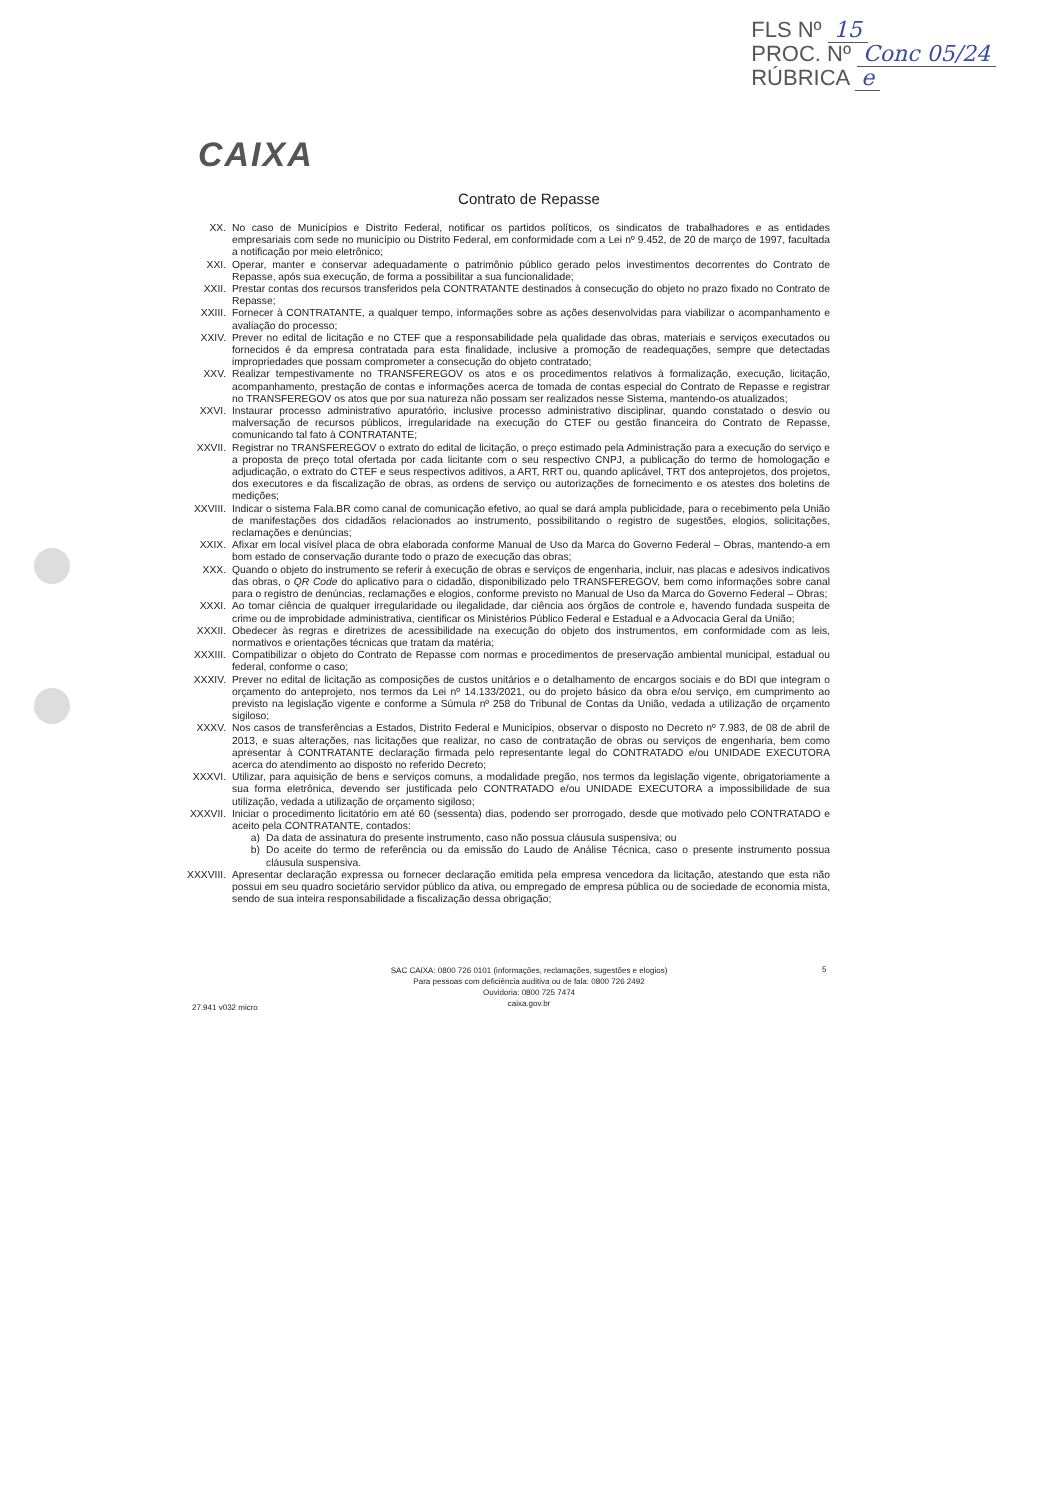FLS Nº 15
PROC. Nº Conc 05/24
RÚBRICA e
CAIXA
Contrato de Repasse
XX. No caso de Municípios e Distrito Federal, notificar os partidos políticos, os sindicatos de trabalhadores e as entidades empresariais com sede no município ou Distrito Federal, em conformidade com a Lei nº 9.452, de 20 de março de 1997, facultada a notificação por meio eletrônico;
XXI. Operar, manter e conservar adequadamente o patrimônio público gerado pelos investimentos decorrentes do Contrato de Repasse, após sua execução, de forma a possibilitar a sua funcionalidade;
XXII. Prestar contas dos recursos transferidos pela CONTRATANTE destinados à consecução do objeto no prazo fixado no Contrato de Repasse;
XXIII. Fornecer à CONTRATANTE, a qualquer tempo, informações sobre as ações desenvolvidas para viabilizar o acompanhamento e avaliação do processo;
XXIV. Prever no edital de licitação e no CTEF que a responsabilidade pela qualidade das obras, materiais e serviços executados ou fornecidos é da empresa contratada para esta finalidade, inclusive a promoção de readequações, sempre que detectadas impropriedades que possam comprometer a consecução do objeto contratado;
XXV. Realizar tempestivamente no TRANSFEREGOV os atos e os procedimentos relativos à formalização, execução, licitação, acompanhamento, prestação de contas e informações acerca de tomada de contas especial do Contrato de Repasse e registrar no TRANSFEREGOV os atos que por sua natureza não possam ser realizados nesse Sistema, mantendo-os atualizados;
XXVI. Instaurar processo administrativo apuratório, inclusive processo administrativo disciplinar, quando constatado o desvio ou malversação de recursos públicos, irregularidade na execução do CTEF ou gestão financeira do Contrato de Repasse, comunicando tal fato à CONTRATANTE;
XXVII. Registrar no TRANSFEREGOV o extrato do edital de licitação, o preço estimado pela Administração para a execução do serviço e a proposta de preço total ofertada por cada licitante com o seu respectivo CNPJ, a publicação do termo de homologação e adjudicação, o extrato do CTEF e seus respectivos aditivos, a ART, RRT ou, quando aplicável, TRT dos anteprojetos, dos projetos, dos executores e da fiscalização de obras, as ordens de serviço ou autorizações de fornecimento e os atestes dos boletins de medições;
XXVIII. Indicar o sistema Fala.BR como canal de comunicação efetivo, ao qual se dará ampla publicidade, para o recebimento pela União de manifestações dos cidadãos relacionados ao instrumento, possibilitando o registro de sugestões, elogios, solicitações, reclamações e denúncias;
XXIX. Afixar em local visível placa de obra elaborada conforme Manual de Uso da Marca do Governo Federal – Obras, mantendo-a em bom estado de conservação durante todo o prazo de execução das obras;
XXX. Quando o objeto do instrumento se referir à execução de obras e serviços de engenharia, incluir, nas placas e adesivos indicativos das obras, o QR Code do aplicativo para o cidadão, disponibilizado pelo TRANSFEREGOV, bem como informações sobre canal para o registro de denúncias, reclamações e elogios, conforme previsto no Manual de Uso da Marca do Governo Federal – Obras;
XXXI. Ao tomar ciência de qualquer irregularidade ou ilegalidade, dar ciência aos órgãos de controle e, havendo fundada suspeita de crime ou de improbidade administrativa, cientificar os Ministérios Público Federal e Estadual e a Advocacia Geral da União;
XXXII. Obedecer às regras e diretrizes de acessibilidade na execução do objeto dos instrumentos, em conformidade com as leis, normativos e orientações técnicas que tratam da matéria;
XXXIII. Compatibilizar o objeto do Contrato de Repasse com normas e procedimentos de preservação ambiental municipal, estadual ou federal, conforme o caso;
XXXIV. Prever no edital de licitação as composições de custos unitários e o detalhamento de encargos sociais e do BDI que integram o orçamento do anteprojeto, nos termos da Lei nº 14.133/2021, ou do projeto básico da obra e/ou serviço, em cumprimento ao previsto na legislação vigente e conforme a Súmula nº 258 do Tribunal de Contas da União, vedada a utilização de orçamento sigiloso;
XXXV. Nos casos de transferências a Estados, Distrito Federal e Municípios, observar o disposto no Decreto nº 7.983, de 08 de abril de 2013, e suas alterações, nas licitações que realizar, no caso de contratação de obras ou serviços de engenharia, bem como apresentar à CONTRATANTE declaração firmada pelo representante legal do CONTRATADO e/ou UNIDADE EXECUTORA acerca do atendimento ao disposto no referido Decreto;
XXXVI. Utilizar, para aquisição de bens e serviços comuns, a modalidade pregão, nos termos da legislação vigente, obrigatoriamente a sua forma eletrônica, devendo ser justificada pelo CONTRATADO e/ou UNIDADE EXECUTORA a impossibilidade de sua utilização, vedada a utilização de orçamento sigiloso;
XXXVII. Iniciar o procedimento licitatório em até 60 (sessenta) dias, podendo ser prorrogado, desde que motivado pelo CONTRATADO e aceito pela CONTRATANTE, contados:
a) Da data de assinatura do presente instrumento, caso não possua cláusula suspensiva; ou
b) Do aceite do termo de referência ou da emissão do Laudo de Análise Técnica, caso o presente instrumento possua cláusula suspensiva.
XXXVIII.
Apresentar declaração expressa ou fornecer declaração emitida pela empresa vencedora da licitação, atestando que esta não possui em seu quadro societário servidor público da ativa, ou empregado de empresa pública ou de sociedade de economia mista, sendo de sua inteira responsabilidade a fiscalização dessa obrigação;
SAC CAIXA: 0800 726 0101 (informações, reclamações, sugestões e elogios)
Para pessoas com deficiência auditiva ou de fala: 0800 726 2492
Ouvidoria: 0800 725 7474
caixa.gov.br
5
27.941 v032 micro